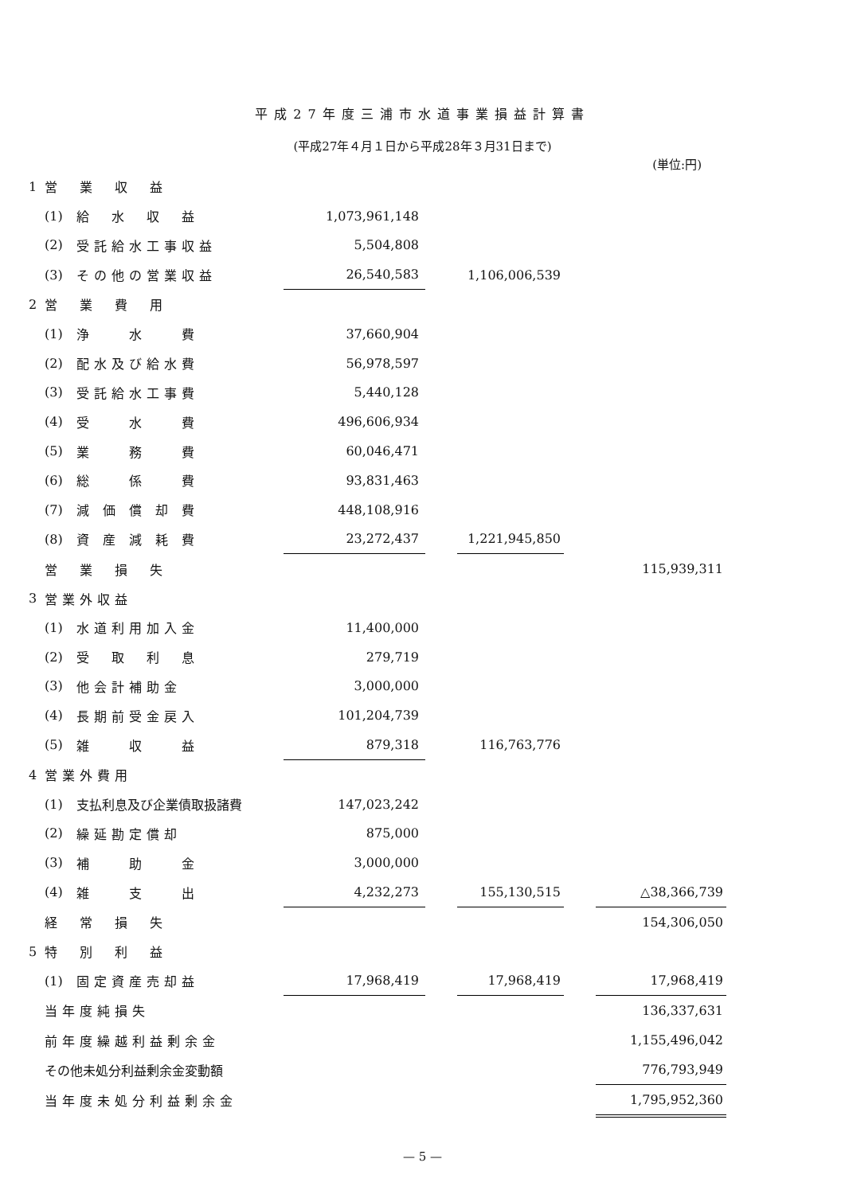平成27年度三浦市水道事業損益計算書
(平成27年４月１日から平成28年３月31日まで)
(単位:円)
| 1 | 営 業 収 益 | | | | | | |
| | (1) | 給 水 収 益 | 1,073,961,148 | | | | |
| | (2) | 受託給水工事収益 | 5,504,808 | | | | |
| | (3) | その他の営業収益 | 26,540,583 | | 1,106,006,539 | | |
| 2 | 営 業 費 用 | | | | | | |
| | (1) | 浄 水 費 | 37,660,904 | | | | |
| | (2) | 配水及び給水費 | 56,978,597 | | | | |
| | (3) | 受託給水工事費 | 5,440,128 | | | | |
| | (4) | 受 水 費 | 496,606,934 | | | | |
| | (5) | 業 務 費 | 60,046,471 | | | | |
| | (6) | 総 係 費 | 93,831,463 | | | | |
| | (7) | 減 価 償 却 費 | 448,108,916 | | | | |
| | (8) | 資 産 減 耗 費 | 23,272,437 | | 1,221,945,850 | | |
| | 営 業 損 失 | | | | | | 115,939,311 |
| 3 | 営業外収益 | | | | | | |
| | (1) | 水道利用加入金 | 11,400,000 | | | | |
| | (2) | 受 取 利 息 | 279,719 | | | | |
| | (3) | 他会計補助金 | 3,000,000 | | | | |
| | (4) | 長期前受金戻入 | 101,204,739 | | | | |
| | (5) | 雑 収 益 | 879,318 | | 116,763,776 | | |
| 4 | 営業外費用 | | | | | | |
| | (1) | 支払利息及び企業債取扱諸費 | 147,023,242 | | | | |
| | (2) | 繰延勘定償却 | 875,000 | | | | |
| | (3) | 補 助 金 | 3,000,000 | | | | |
| | (4) | 雑 支 出 | 4,232,273 | | 155,130,515 | | △38,366,739 |
| | 経 常 損 失 | | | | | | 154,306,050 |
| 5 | 特 別 利 益 | | | | | | |
| | (1) | 固定資産売却益 | 17,968,419 | | 17,968,419 | | 17,968,419 |
| | 当年度純損失 | | | | | | 136,337,631 |
| | 前年度繰越利益剰余金 | | | | | | 1,155,496,042 |
| | その他未処分利益剰余金変動額 | | | | | | 776,793,949 |
| | 当年度未処分利益剰余金 | | | | | | 1,795,952,360 |
— 5 —